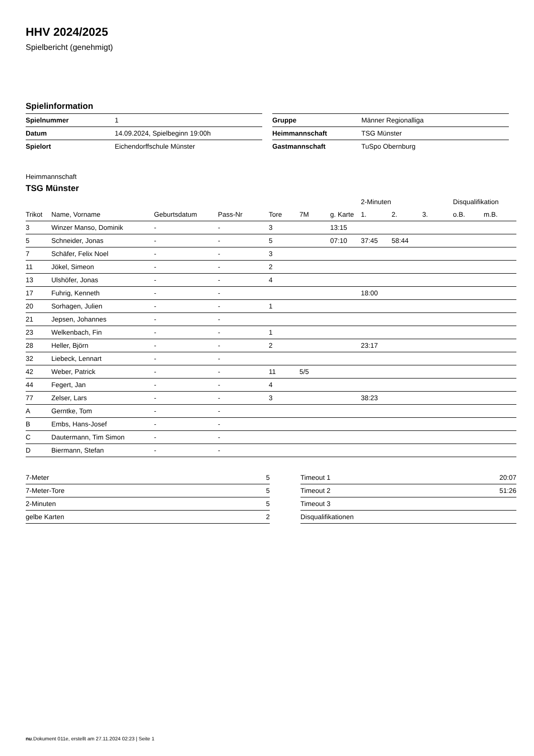HHV 2024/2025
Spielbericht (genehmigt)
Spielinformation
| Spielnummer | 1 |
| Datum | 14.09.2024, Spielbeginn 19:00h |
| Spielort | Eichendorffschule Münster |
| Gruppe | Männer Regionalliga |
| Heimmannschaft | TSG Münster |
| Gastmannschaft | TuSpo Obernburg |
Heimmannschaft
TSG Münster
| | | | | | | | 2-Minuten | | | Disqualifikation | |
| --- | --- | --- | --- | --- | --- | --- | --- | --- | --- | --- | --- |
| Trikot | Name, Vorname | Geburtsdatum | Pass-Nr | Tore | 7M | g. Karte | 1. | 2. | 3. | o.B. | m.B. |
| 3 | Winzer Manso, Dominik | - | - | 3 | | 13:15 | | | | | |
| 5 | Schneider, Jonas | - | - | 5 | | 07:10 | 37:45 | 58:44 | | | |
| 7 | Schäfer, Felix Noel | - | - | 3 | | | | | | | |
| 11 | Jökel, Simeon | - | - | 2 | | | | | | | |
| 13 | Ulshöfer, Jonas | - | - | 4 | | | | | | | |
| 17 | Fuhrig, Kenneth | - | - | | | | 18:00 | | | | |
| 20 | Sorhagen, Julien | - | - | 1 | | | | | | | |
| 21 | Jepsen, Johannes | - | - | | | | | | | | |
| 23 | Welkenbach, Fin | - | - | 1 | | | | | | | |
| 28 | Heller, Björn | - | - | 2 | | | 23:17 | | | | |
| 32 | Liebeck, Lennart | - | - | | | | | | | | |
| 42 | Weber, Patrick | - | - | 11 | 5/5 | | | | | | |
| 44 | Fegert, Jan | - | - | 4 | | | | | | | |
| 77 | Zelser, Lars | - | - | 3 | | | 38:23 | | | | |
| A | Gerntke, Tom | - | - | | | | | | | | |
| B | Embs, Hans-Josef | - | - | | | | | | | | |
| C | Dautermann, Tim Simon | - | - | | | | | | | | |
| D | Biermann, Stefan | - | - | | | | | | | | |
| 7-Meter | 5 |
| 7-Meter-Tore | 5 |
| 2-Minuten | 5 |
| gelbe Karten | 2 |
| Timeout 1 | 20:07 |
| Timeout 2 | 51:26 |
| Timeout 3 | |
| Disqualifikationen | |
nu.Dokument 011e, erstellt am 27.11.2024 02:23 | Seite 1